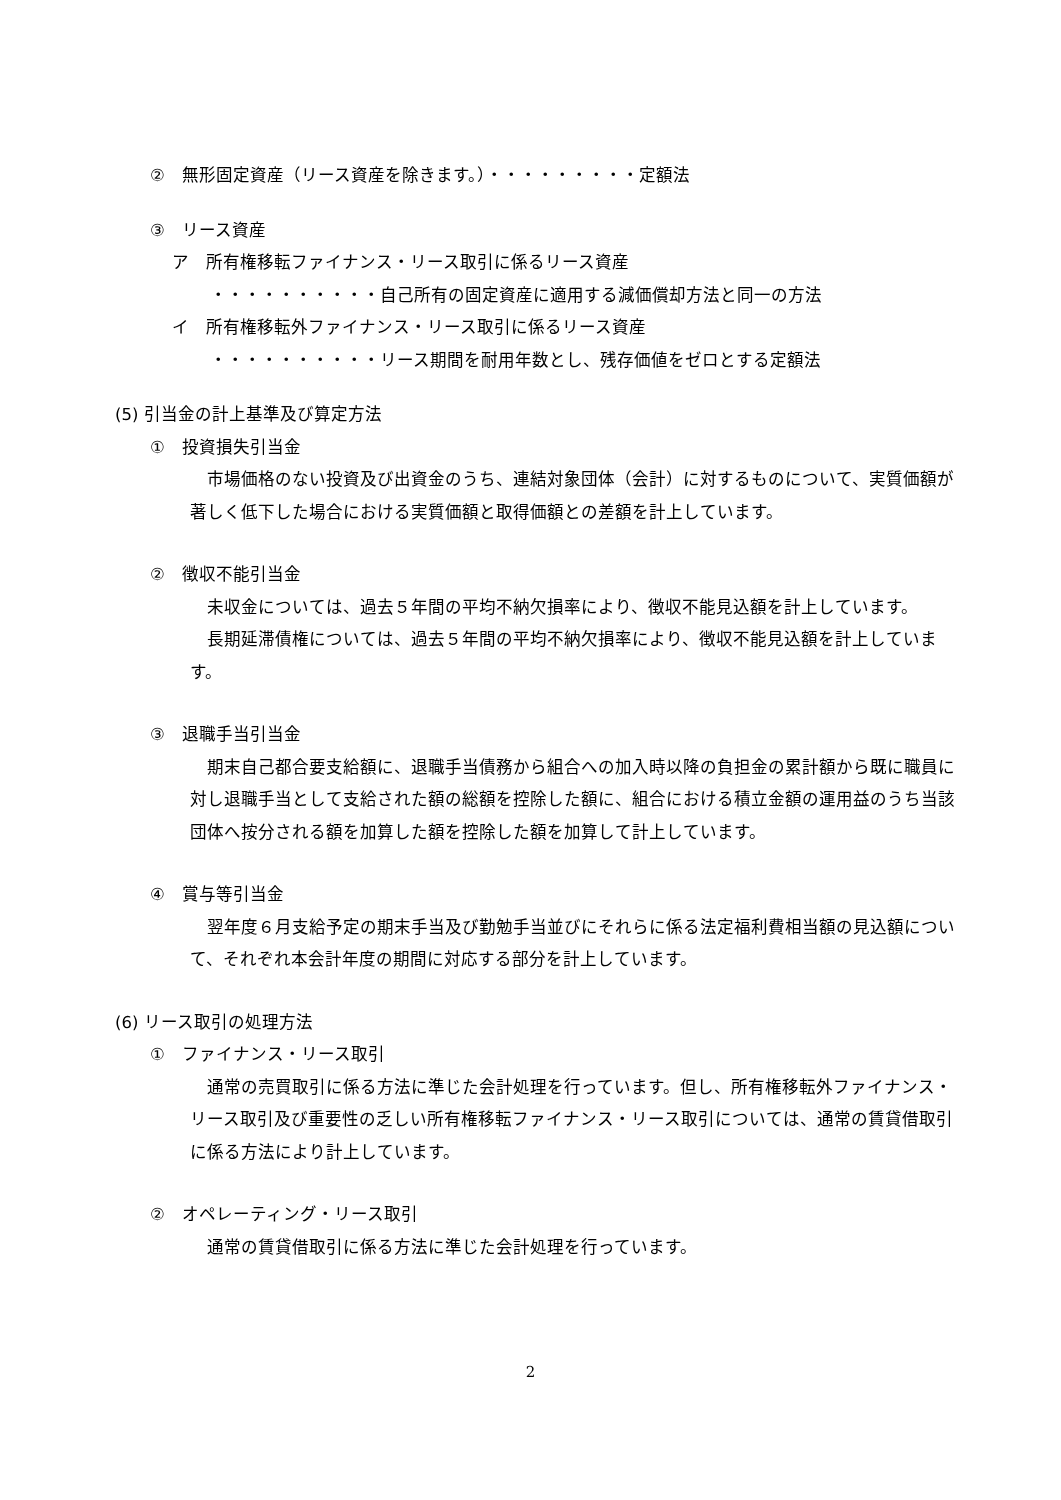②　無形固定資産（リース資産を除きます。）・・・・・・・・・定額法
③　リース資産
ア　所有権移転ファイナンス・リース取引に係るリース資産
・・・・・・・・・・自己所有の固定資産に適用する減価償却方法と同一の方法
イ　所有権移転外ファイナンス・リース取引に係るリース資産
・・・・・・・・・・リース期間を耐用年数とし、残存価値をゼロとする定額法
(5) 引当金の計上基準及び算定方法
①　投資損失引当金
　市場価格のない投資及び出資金のうち、連結対象団体（会計）に対するものについて、実質価額が著しく低下した場合における実質価額と取得価額との差額を計上しています。
②　徴収不能引当金
　未収金については、過去５年間の平均不納欠損率により、徴収不能見込額を計上しています。
　長期延滞債権については、過去５年間の平均不納欠損率により、徴収不能見込額を計上しています。
③　退職手当引当金
　期末自己都合要支給額に、退職手当債務から組合への加入時以降の負担金の累計額から既に職員に対し退職手当として支給された額の総額を控除した額に、組合における積立金額の運用益のうち当該団体へ按分される額を加算した額を控除した額を加算して計上しています。
④　賞与等引当金
　翌年度６月支給予定の期末手当及び勤勉手当並びにそれらに係る法定福利費相当額の見込額について、それぞれ本会計年度の期間に対応する部分を計上しています。
(6) リース取引の処理方法
①　ファイナンス・リース取引
　通常の売買取引に係る方法に準じた会計処理を行っています。但し、所有権移転外ファイナンス・リース取引及び重要性の乏しい所有権移転ファイナンス・リース取引については、通常の賃貸借取引に係る方法により計上しています。
②　オペレーティング・リース取引
　通常の賃貸借取引に係る方法に準じた会計処理を行っています。
2